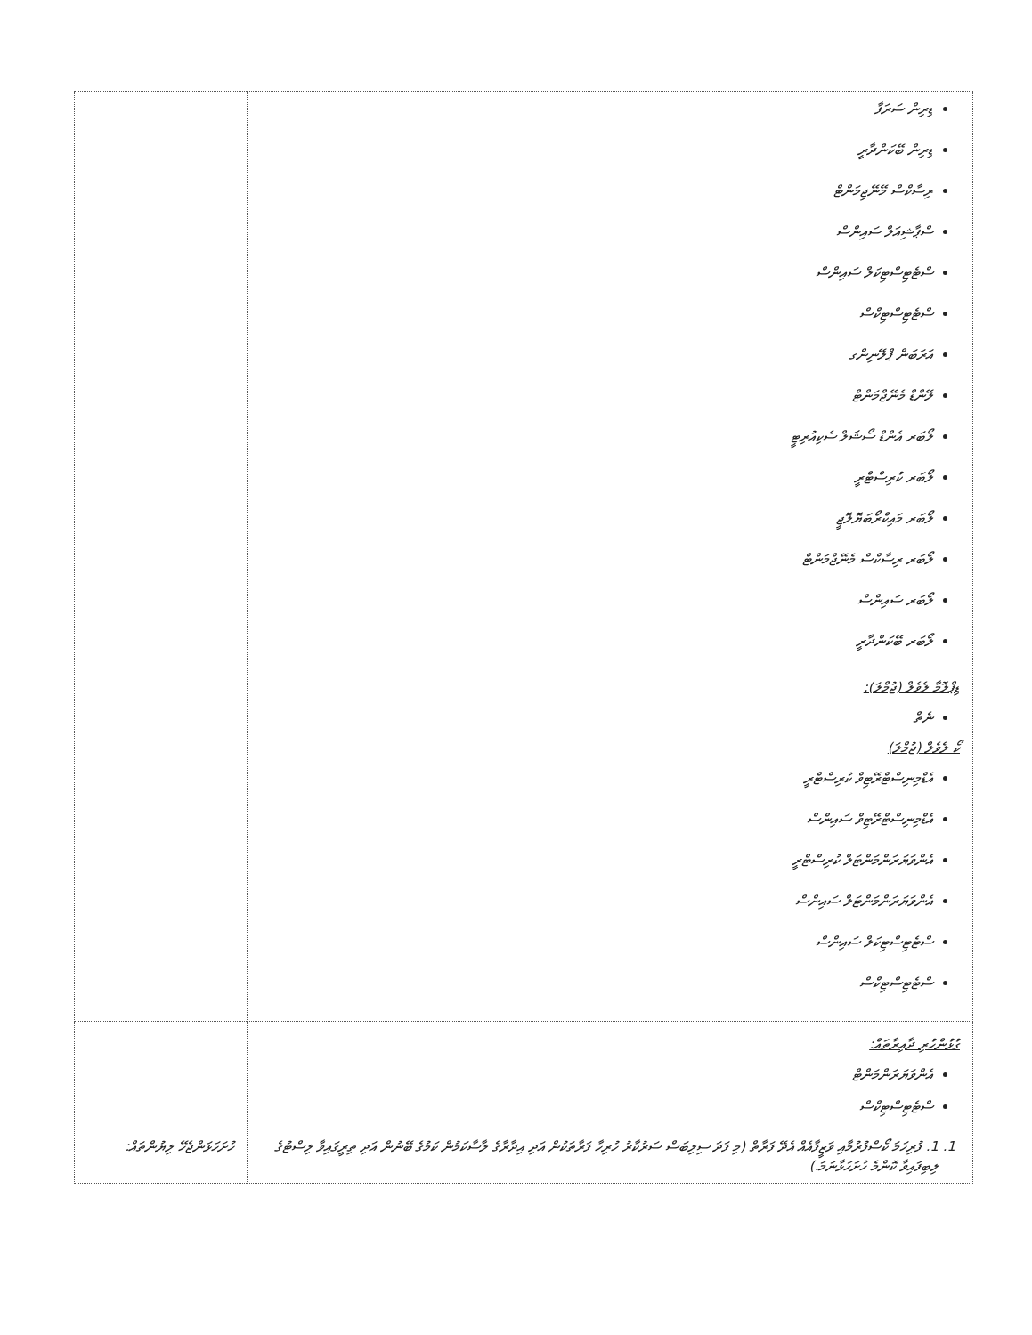| ޑިރިން ސަރަފާ ޑިރިން ބޭކަންދާރީ ރިސާކްސް މޭނޭޖިމަންޓް ސްޕާޝިއަލް ސައިންސް ސްޓެޓިސްޓިކަލް ސައިންސް ސްޓެޓިސްޓިކްސް އަރަބަން ޕްލޭނިންގ ލޭންޑް މެނޭޖްމަންޓް ލޯބަރ އެންޑް ސޯޝަލް ސެކިއުރިޓީ ލޯބަރ ކުރިސްޓްރީ ލޯބަރ މައިކްރޯބަޔޮލޮޖީ ލޯބަރ ރިސާކްސް މެނޭޖްމަންޓް ލޯބަރ ސައިންސް ލޯބަރ ބޭކަންދާރީ ޑިޕްލޮމާ ލެވެލް (ޖުމްލަ): ނެތް ކޯ ލެވެލް (ޖުމްލަ) އެޑްމިނިސްޓްރޭޓިވް ކުރިސްޓްރީ އެޑްމިނިސްޓްރޭޓިވް ސައިންސް އެންވަޔަރަންމަންޓަލް ކުރިސްޓްރީ އެންވަޔަރަންމަންޓަލް ސައިންސް ސްޓެޓިސްޓިކަލް ސައިންސް ސްޓެޓިސްޓިކްސް | |
| ގުޅުންހުރި ދާއިރާތައް: އެންވަޔަރަންމަންޓް ސްޓެޓިސްޓިކްސް | |
| 1. 1. ފުރިހަމަ ކޯސްފުރުމާއި ވަޒީފާއެއް އެދޭ ފަރާތް (މި ފަދަ ސިލިބަސް ސަރުކާރު ހުރިހާ ފަރާތަކުން އަދި އިދާރާގެ ލާސާކަމުން ކަމުގެ ބޭނުން އަދި ތިރީގައިވާ ލިސްޓުގެ ލިބިފައިވާ ކޮންމެ ހުށަހަޅާނަމަ.) | ހުށަހަޅަންޖެހޭ ލިޔުންތައް: |